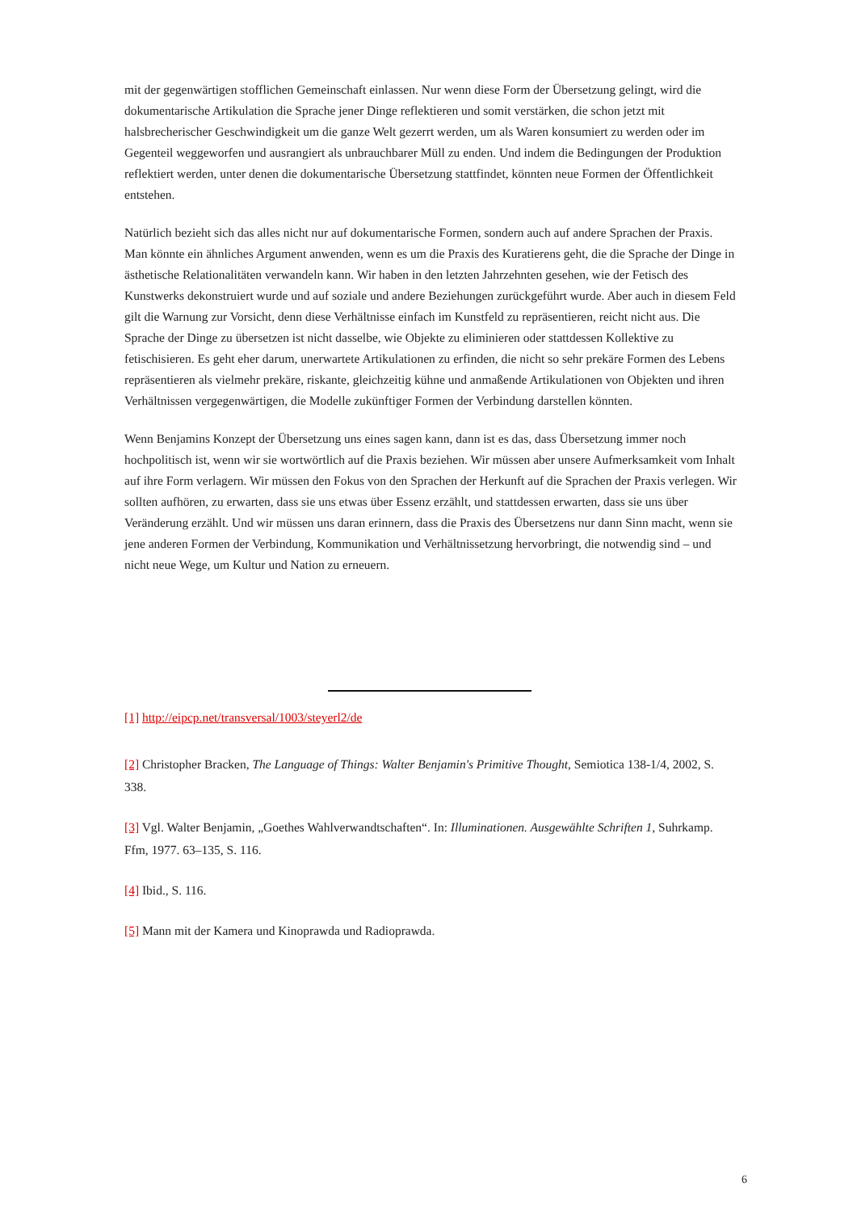mit der gegenwärtigen stofflichen Gemeinschaft einlassen. Nur wenn diese Form der Übersetzung gelingt, wird die dokumentarische Artikulation die Sprache jener Dinge reflektieren und somit verstärken, die schon jetzt mit halsbrecherischer Geschwindigkeit um die ganze Welt gezerrt werden, um als Waren konsumiert zu werden oder im Gegenteil weggeworfen und ausrangiert als unbrauchbarer Müll zu enden. Und indem die Bedingungen der Produktion reflektiert werden, unter denen die dokumentarische Übersetzung stattfindet, könnten neue Formen der Öffentlichkeit entstehen.
Natürlich bezieht sich das alles nicht nur auf dokumentarische Formen, sondern auch auf andere Sprachen der Praxis. Man könnte ein ähnliches Argument anwenden, wenn es um die Praxis des Kuratierens geht, die die Sprache der Dinge in ästhetische Relationalitäten verwandeln kann. Wir haben in den letzten Jahrzehnten gesehen, wie der Fetisch des Kunstwerks dekonstruiert wurde und auf soziale und andere Beziehungen zurückgeführt wurde. Aber auch in diesem Feld gilt die Warnung zur Vorsicht, denn diese Verhältnisse einfach im Kunstfeld zu repräsentieren, reicht nicht aus. Die Sprache der Dinge zu übersetzen ist nicht dasselbe, wie Objekte zu eliminieren oder stattdessen Kollektive zu fetischisieren. Es geht eher darum, unerwartete Artikulationen zu erfinden, die nicht so sehr prekäre Formen des Lebens repräsentieren als vielmehr prekäre, riskante, gleichzeitig kühne und anmaßende Artikulationen von Objekten und ihren Verhältnissen vergegenwärtigen, die Modelle zukünftiger Formen der Verbindung darstellen könnten.
Wenn Benjamins Konzept der Übersetzung uns eines sagen kann, dann ist es das, dass Übersetzung immer noch hochpolitisch ist, wenn wir sie wortwörtlich auf die Praxis beziehen. Wir müssen aber unsere Aufmerksamkeit vom Inhalt auf ihre Form verlagern. Wir müssen den Fokus von den Sprachen der Herkunft auf die Sprachen der Praxis verlegen. Wir sollten aufhören, zu erwarten, dass sie uns etwas über Essenz erzählt, und stattdessen erwarten, dass sie uns über Veränderung erzählt. Und wir müssen uns daran erinnern, dass die Praxis des Übersetzens nur dann Sinn macht, wenn sie jene anderen Formen der Verbindung, Kommunikation und Verhältnissetzung hervorbringt, die notwendig sind – und nicht neue Wege, um Kultur und Nation zu erneuern.
[1] http://eipcp.net/transversal/1003/steyerl2/de
[2] Christopher Bracken, The Language of Things: Walter Benjamin's Primitive Thought, Semiotica 138-1/4, 2002, S. 338.
[3] Vgl. Walter Benjamin, „Goethes Wahlverwandtschaften“. In: Illuminationen. Ausgewählte Schriften 1, Suhrkamp. Ffm, 1977. 63–135, S. 116.
[4] Ibid., S. 116.
[5] Mann mit der Kamera und Kinoprawda und Radioprawda.
6